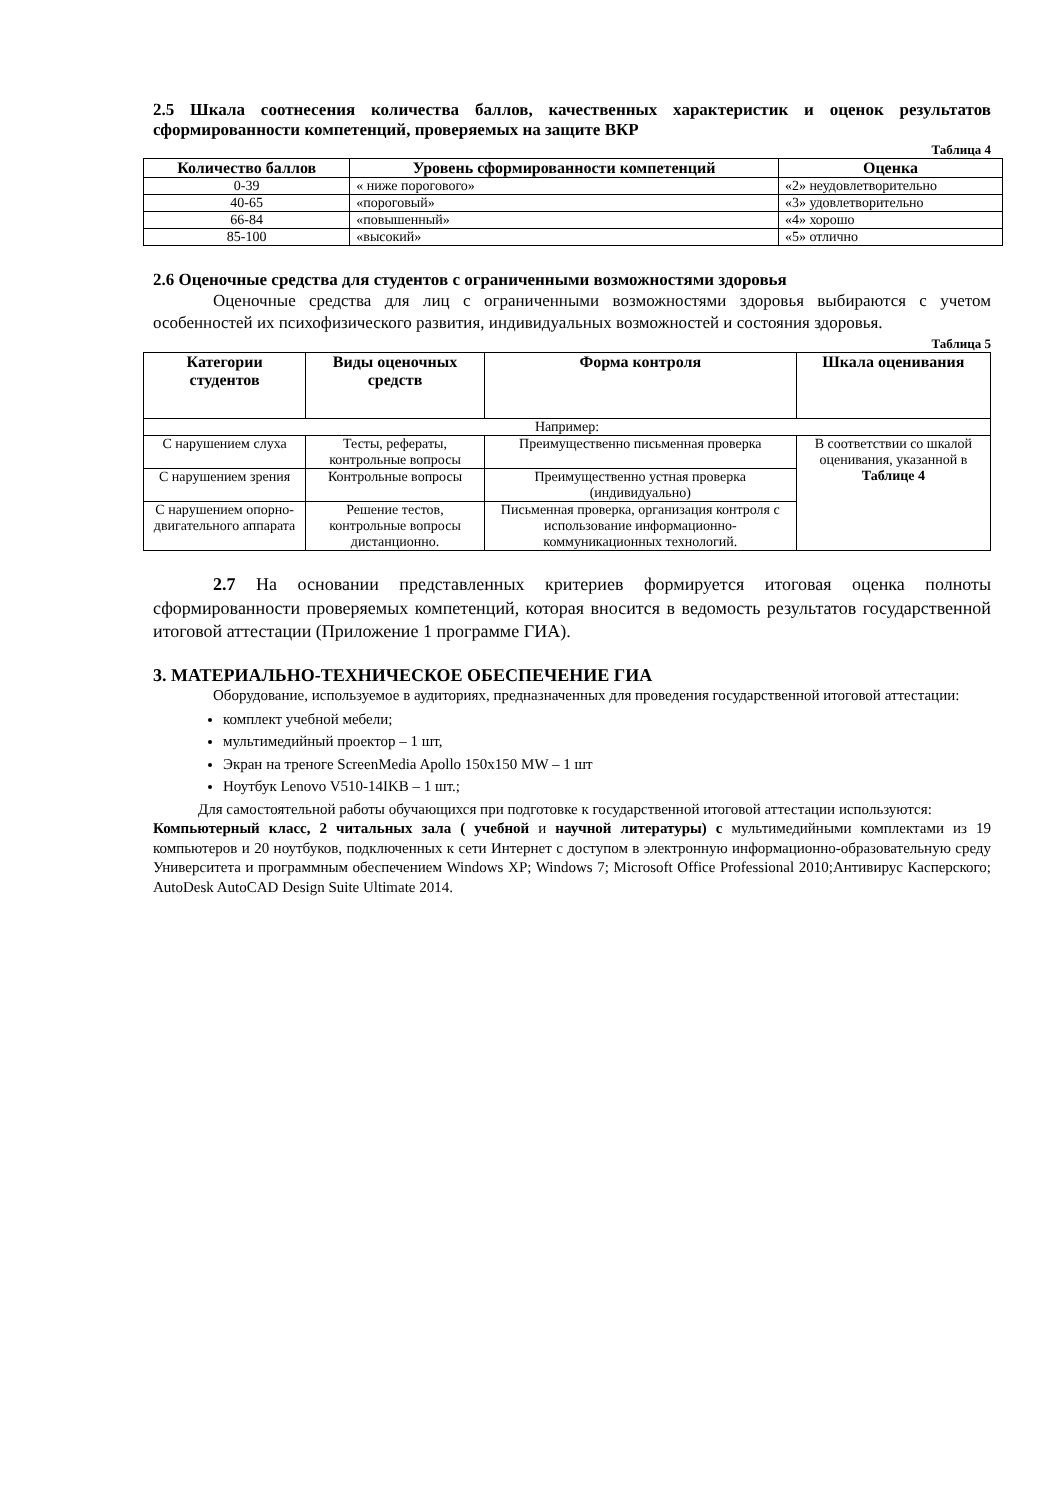2.5 Шкала соотнесения количества баллов, качественных характеристик и оценок результатов сформированности компетенций, проверяемых на защите ВКР
Таблица 4
| Количество баллов | Уровень сформированности компетенций | Оценка |
| --- | --- | --- |
| 0-39 | « ниже порогового» | «2» неудовлетворительно |
| 40-65 | «пороговый» | «3» удовлетворительно |
| 66-84 | «повышенный» | «4» хорошо |
| 85-100 | «высокий» | «5» отлично |
2.6 Оценочные средства для студентов с ограниченными возможностями здоровья
Оценочные средства для лиц с ограниченными возможностями здоровья выбираются с учетом особенностей их психофизического развития, индивидуальных возможностей и состояния здоровья.
Таблица 5
| Категории студентов | Виды оценочных средств | Форма контроля | Шкала оценивания |
| --- | --- | --- | --- |
| Например: | | | |
| С нарушением слуха | Тесты, рефераты, контрольные вопросы | Преимущественно письменная проверка | В соответствии со шкалой оценивания, указанной в Таблице 4 |
| С нарушением зрения | Контрольные вопросы | Преимущественно устная проверка (индивидуально) | |
| С нарушением опорно-двигательного аппарата | Решение тестов, контрольные вопросы дистанционно. | Письменная проверка, организация контроля с использование информационно-коммуникационных технологий. | |
2.7 На основании представленных критериев формируется итоговая оценка полноты сформированности проверяемых компетенций, которая вносится в ведомость результатов государственной итоговой аттестации (Приложение 1 программе ГИА).
3. МАТЕРИАЛЬНО-ТЕХНИЧЕСКОЕ ОБЕСПЕЧЕНИЕ ГИА
Оборудование, используемое в аудиториях, предназначенных для проведения государственной итоговой аттестации:
комплект учебной мебели;
мультимедийный проектор – 1 шт,
Экран на треноге ScreenMedia Apollo 150x150 MW – 1 шт
Ноутбук Lenovo V510-14IKB – 1 шт.;
Для самостоятельной работы обучающихся при подготовке к государственной итоговой аттестации используются:
Компьютерный класс, 2 читальных зала ( учебной и научной литературы) с мультимедийными комплектами из 19 компьютеров и 20 ноутбуков, подключенных к сети Интернет с доступом в электронную информационно-образовательную среду Университета и программным обеспечением Windows XP; Windows 7; Microsoft Office Professional 2010;Антивирус Касперского; AutoDesk AutoCAD Design Suite Ultimate 2014.